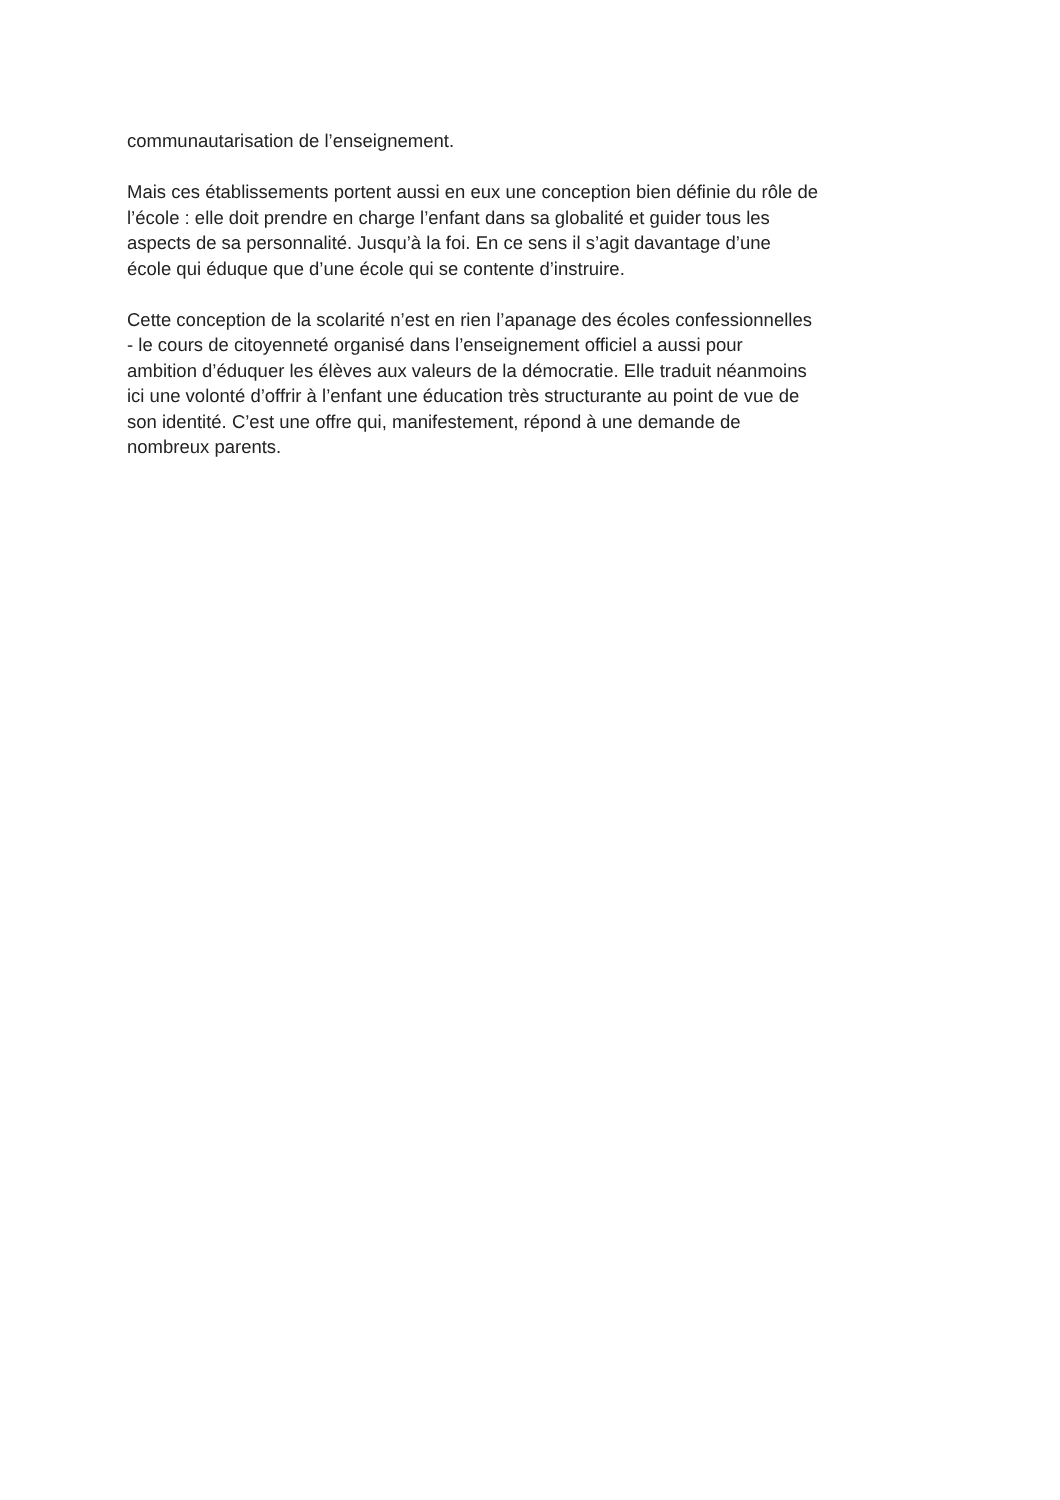communautarisation de l’enseignement.
Mais ces établissements portent aussi en eux une conception bien définie du rôle de
l’école : elle doit prendre en charge l’enfant dans sa globalité et guider tous les
aspects de sa personnalité. Jusqu’à la foi. En ce sens il s’agit davantage d’une
école qui éduque que d’une école qui se contente d’instruire.
Cette conception de la scolarité n’est en rien l’apanage des écoles confessionnelles
- le cours de citoyenneté organisé dans l’enseignement officiel a aussi pour
ambition d’éduquer les élèves aux valeurs de la démocratie. Elle traduit néanmoins
ici une volonté d’offrir à l’enfant une éducation très structurante au point de vue de
son identité. C’est une offre qui, manifestement, répond à une demande de
nombreux parents.